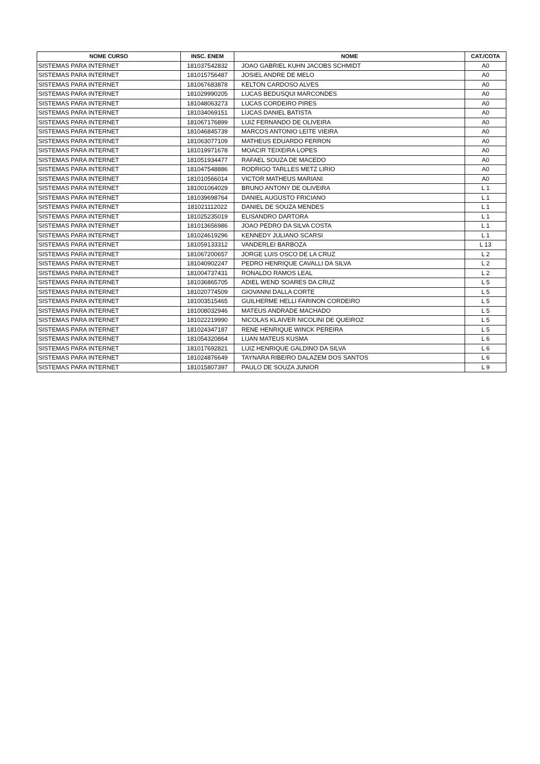| NOME CURSO | INSC. ENEM | NOME | CAT./COTA |
| --- | --- | --- | --- |
| SISTEMAS PARA INTERNET | 181037542832 | JOAO GABRIEL KUHN JACOBS SCHMIDT | A0 |
| SISTEMAS PARA INTERNET | 181015756487 | JOSIEL ANDRE DE MELO | A0 |
| SISTEMAS PARA INTERNET | 181067683878 | KELTON CARDOSO ALVES | A0 |
| SISTEMAS PARA INTERNET | 181029990205 | LUCAS BEDUSQUI MARCONDES | A0 |
| SISTEMAS PARA INTERNET | 181048063273 | LUCAS CORDEIRO PIRES | A0 |
| SISTEMAS PARA INTERNET | 181034069151 | LUCAS DANIEL BATISTA | A0 |
| SISTEMAS PARA INTERNET | 181067176899 | LUIZ FERNANDO DE OLIVEIRA | A0 |
| SISTEMAS PARA INTERNET | 181046845739 | MARCOS ANTONIO LEITE VIEIRA | A0 |
| SISTEMAS PARA INTERNET | 181063077109 | MATHEUS EDUARDO FERRON | A0 |
| SISTEMAS PARA INTERNET | 181019971678 | MOACIR TEIXEIRA LOPES | A0 |
| SISTEMAS PARA INTERNET | 181051934477 | RAFAEL SOUZA DE MACEDO | A0 |
| SISTEMAS PARA INTERNET | 181047548886 | RODRIGO TARLLES METZ LIRIO | A0 |
| SISTEMAS PARA INTERNET | 181010566014 | VICTOR MATHEUS MARIANI | A0 |
| SISTEMAS PARA INTERNET | 181001064029 | BRUNO ANTONY DE OLIVEIRA | L 1 |
| SISTEMAS PARA INTERNET | 181039698764 | DANIEL AUGUSTO FRICIANO | L 1 |
| SISTEMAS PARA INTERNET | 181021112022 | DANIEL DE SOUZA MENDES | L 1 |
| SISTEMAS PARA INTERNET | 181025235019 | ELISANDRO DARTORA | L 1 |
| SISTEMAS PARA INTERNET | 181013656986 | JOAO PEDRO DA SILVA COSTA | L 1 |
| SISTEMAS PARA INTERNET | 181024619296 | KENNEDY JULIANO SCARSI | L 1 |
| SISTEMAS PARA INTERNET | 181059133312 | VANDERLEI BARBOZA | L 13 |
| SISTEMAS PARA INTERNET | 181067200657 | JORGE LUIS OSCO DE LA CRUZ | L 2 |
| SISTEMAS PARA INTERNET | 181040902247 | PEDRO HENRIQUE CAVALLI DA SILVA | L 2 |
| SISTEMAS PARA INTERNET | 181004737431 | RONALDO RAMOS LEAL | L 2 |
| SISTEMAS PARA INTERNET | 181036865705 | ADIEL WEND SOARES DA CRUZ | L 5 |
| SISTEMAS PARA INTERNET | 181020774509 | GIOVANNI DALLA CORTE | L 5 |
| SISTEMAS PARA INTERNET | 181003515465 | GUILHERME HELLI FARINON CORDEIRO | L 5 |
| SISTEMAS PARA INTERNET | 181008032946 | MATEUS ANDRADE MACHADO | L 5 |
| SISTEMAS PARA INTERNET | 181022219990 | NICOLAS KLAIVER NICOLINI DE QUEIROZ | L 5 |
| SISTEMAS PARA INTERNET | 181024347187 | RENE HENRIQUE WINCK PEREIRA | L 5 |
| SISTEMAS PARA INTERNET | 181054320864 | LUAN MATEUS KUSMA | L 6 |
| SISTEMAS PARA INTERNET | 181017692821 | LUIZ HENRIQUE GALDINO DA SILVA | L 6 |
| SISTEMAS PARA INTERNET | 181024876649 | TAYNARA RIBEIRO DALAZEM DOS SANTOS | L 6 |
| SISTEMAS PARA INTERNET | 181015807397 | PAULO DE SOUZA JUNIOR | L 9 |